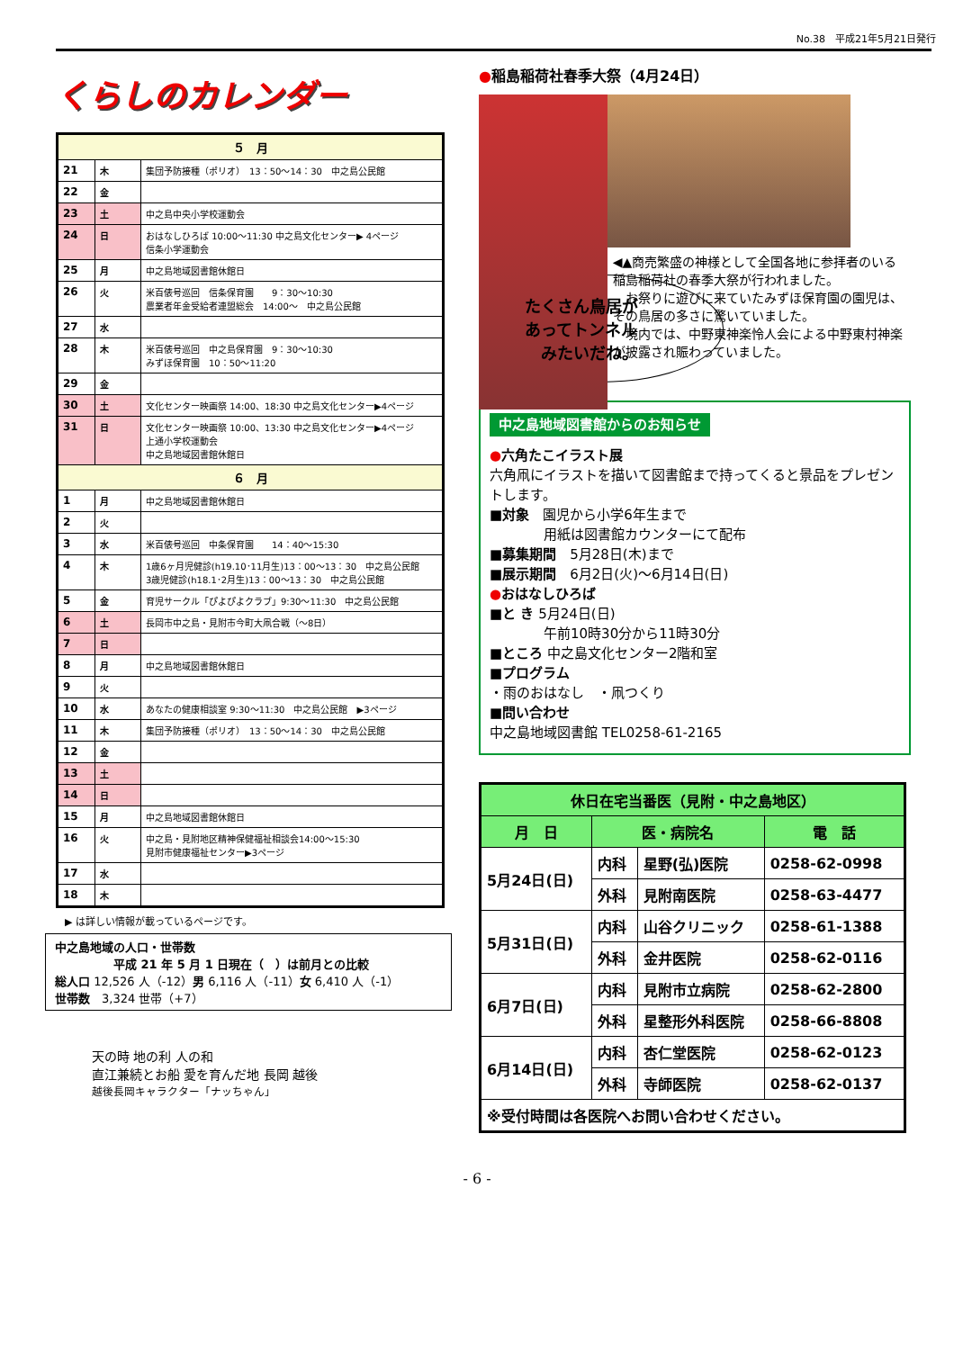No.38　平成21年5月21日発行
くらしのカレンダー
| ５ 月 | | |
| --- | --- | --- |
| 21 | 木 | 集団予防接種（ポリオ） 13：50～14：30 中之島公民館 |
| 22 | 金 | |
| 23 | 土 | 中之島中央小学校運動会 |
| 24 | 日 | おはなしひろば 10:00～11:30 中之島文化センター▶ 4ページ 信条小学運動会 |
| 25 | 月 | 中之島地域図書館休館日 |
| 26 | 火 | 米百俵号巡回 信条保育園 9：30～10:30 農業者年金受給者連盟総会 14:00～ 中之島公民館 |
| 27 | 水 | |
| 28 | 木 | 米百俵号巡回 中之島保育園 9：30～10:30 みずほ保育園 10：50～11:20 |
| 29 | 金 | |
| 30 | 土 | 文化センター映画祭 14:00、18:30 中之島文化センター▶4ページ |
| 31 | 日 | 文化センター映画祭 10:00、13:30 中之島文化センター▶4ページ 上通小学校運動会 中之島地域図書館休館日 |
| ６ 月 | | |
| 1 | 月 | 中之島地域図書館休館日 |
| 2 | 火 | |
| 3 | 水 | 米百俵号巡回 中条保育園 14：40～15:30 |
| 4 | 木 | 1歳6ヶ月児健診(h19.10･11月生)13：00～13：30 中之島公民館 3歳児健診(h18.1･2月生)13：00～13：30 中之島公民館 |
| 5 | 金 | 育児サークル「ぴよぴよクラブ」9:30～11:30 中之島公民館 |
| 6 | 土 | 長岡市中之島・見附市今町大凧合戦（～8日） |
| 7 | 日 | |
| 8 | 月 | 中之島地域図書館休館日 |
| 9 | 火 | |
| 10 | 水 | あなたの健康相談室 9:30～11:30 中之島公民館 ▶3ページ |
| 11 | 木 | 集団予防接種（ポリオ） 13：50～14：30 中之島公民館 |
| 12 | 金 | |
| 13 | 土 | |
| 14 | 日 | |
| 15 | 月 | 中之島地域図書館休館日 |
| 16 | 火 | 中之島・見附地区精神保健福祉相談会14:00～15:30 見附市健康福祉センター▶3ページ |
| 17 | 水 | |
| 18 | 木 | |
▶ は詳しい情報が載っているページです。
中之島地域の人口・世帯数
　　　　　平成 21 年 5 月 1 日現在（　）は前月との比較
総人口 12,526 人（-12）男 6,116 人（-11）女 6,410 人（-1）
世帯数　3,324 世帯（+7）
天の時 地の利 人の和
直江兼続とお船 愛を育んだ地 長岡 越後
越後長岡キャラクター「ナッちゃん」
●稲島稲荷社春季大祭（4月24日）
◀▲商売繁盛の神様として全国各地に参拝者のいる稲島稲荷社の春季大祭が行われました。
　お祭りに遊びに来ていたみずほ保育園の園児は、その鳥居の多さに驚いていました。
　境内では、中野東神楽怜人会による中野東村神楽が披露され賑わっていました。
たくさん鳥居が
あってトンネル
　みたいだね。
中之島地域図書館からのお知らせ
●六角たこイラスト展
六角凧にイラストを描いて図書館まで持ってくると景品をプレゼントします。
■対象　園児から小学6年生まで
　　　　用紙は図書館カウンターにて配布
■募集期間　5月28日(木)まで
■展示期間　6月2日(火)～6月14日(日)
●おはなしひろば
■と き 5月24日(日)
　　　　午前10時30分から11時30分
■ところ 中之島文化センター2階和室
■プログラム
・雨のおはなし　・凧つくり
■問い合わせ
中之島地域図書館 TEL0258-61-2165
| 休日在宅当番医（見附・中之島地区） | | | |
| --- | --- | --- | --- |
| 月 日 | 医・病院名 | | 電 話 |
| 5月24日(日) | 内科 | 星野(弘)医院 | 0258-62-0998 |
| | 外科 | 見附南医院 | 0258-63-4477 |
| 5月31日(日) | 内科 | 山谷クリニック | 0258-61-1388 |
| | 外科 | 金井医院 | 0258-62-0116 |
| 6月7日(日) | 内科 | 見附市立病院 | 0258-62-2800 |
| | 外科 | 星整形外科医院 | 0258-66-8808 |
| 6月14日(日) | 内科 | 杏仁堂医院 | 0258-62-0123 |
| | 外科 | 寺師医院 | 0258-62-0137 |
| ※受付時間は各医院へお問い合わせください。 | | | |
- 6 -